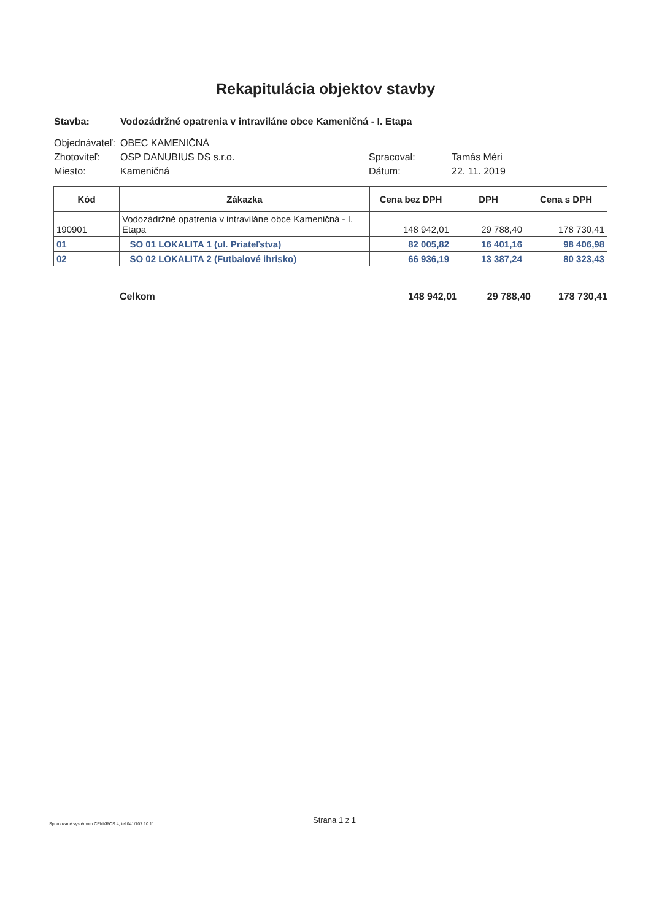Rekapitulácia objektov stavby
Stavba: Vodozádržné opatrenia v intraviláne obce Kameničná - I. Etapa
Objednávateľ: OBEC KAMENIČNÁ
Zhotoviteľ: OSP DANUBIUS DS s.r.o. Spracoval: Tamás Méri
Miesto: Kameničná Dátum: 22. 11. 2019
| Kód | Zákazka | Cena bez DPH | DPH | Cena s DPH |
| --- | --- | --- | --- | --- |
| 190901 | Vodozádržné opatrenia v intraviláne obce Kameničná - I. Etapa | 148 942,01 | 29 788,40 | 178 730,41 |
| 01 | SO 01 LOKALITA 1 (ul. Priateľstva) | 82 005,82 | 16 401,16 | 98 406,98 |
| 02 | SO 02 LOKALITA 2 (Futbalové ihrisko) | 66 936,19 | 13 387,24 | 80 323,43 |
Celkom 148 942,01 29 788,40 178 730,41
Strana 1 z 1
Spracované systémom CENKROS 4, tel 041/707 10 11